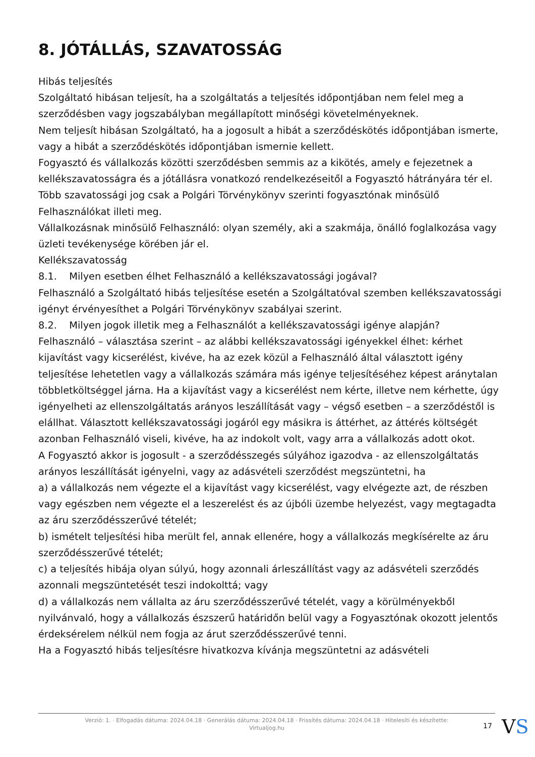8. JÓTÁLLÁS, SZAVATOSSÁG
Hibás teljesítés
Szolgáltató hibásan teljesít, ha a szolgáltatás a teljesítés időpontjában nem felel meg a szerződésben vagy jogszabályban megállapított minőségi követelményeknek.
Nem teljesít hibásan Szolgáltató, ha a jogosult a hibát a szerződéskötés időpontjában ismerte, vagy a hibát a szerződéskötés időpontjában ismernie kellett.
Fogyasztó és vállalkozás közötti szerződésben semmis az a kikötés, amely e fejezetnek a kellékszavatosságra és a jótállásra vonatkozó rendelkezéseitől a Fogyasztó hátrányára tér el.
Több szavatossági jog csak a Polgári Törvénykönyv szerinti fogyasztónak minősülő Felhasználókat illeti meg.
Vállalkozásnak minősülő Felhasználó: olyan személy, aki a szakmája, önálló foglalkozása vagy üzleti tevékenysége körében jár el.
Kellékszavatosság
8.1. Milyen esetben élhet Felhasználó a kellékszavatossági jogával?
Felhasználó a Szolgáltató hibás teljesítése esetén a Szolgáltatóval szemben kellékszavatossági igényt érvényesíthet a Polgári Törvénykönyv szabályai szerint.
8.2. Milyen jogok illetik meg a Felhasználót a kellékszavatossági igénye alapján?
Felhasználó – választása szerint – az alábbi kellékszavatossági igényekkel élhet: kérhet kijavítást vagy kicserélést, kivéve, ha az ezek közül a Felhasználó által választott igény teljesítése lehetetlen vagy a vállalkozás számára más igénye teljesítéséhez képest aránytalan többletköltséggel járna. Ha a kijavítást vagy a kicserélést nem kérte, illetve nem kérhette, úgy igényelheti az ellenszolgáltatás arányos leszállítását vagy – végső esetben – a szerződéstől is elállhat. Választott kellékszavatossági jogáról egy másikra is áttérhet, az áttérés költségét azonban Felhasználó viseli, kivéve, ha az indokolt volt, vagy arra a vállalkozás adott okot.
A Fogyasztó akkor is jogosult - a szerződésszegés súlyához igazodva - az ellenszolgáltatás arányos leszállítását igényelni, vagy az adásvételi szerződést megszüntetni, ha
a) a vállalkozás nem végezte el a kijavítást vagy kicserélést, vagy elvégezte azt, de részben vagy egészben nem végezte el a leszerelést és az újbóli üzembe helyezést, vagy megtagadta az áru szerződésszerűvé tételét;
b) ismételt teljesítési hiba merült fel, annak ellenére, hogy a vállalkozás megkísérelte az áru szerződésszerűvé tételét;
c) a teljesítés hibája olyan súlyú, hogy azonnali árleszállítást vagy az adásvételi szerződés azonnali megszüntetését teszi indokolttá; vagy
d) a vállalkozás nem vállalta az áru szerződésszerűvé tételét, vagy a körülményekből nyilvánvaló, hogy a vállalkozás észszerű határidőn belül vagy a Fogyasztónak okozott jelentős érdeksérelem nélkül nem fogja az árut szerződésszerűvé tenni.
Ha a Fogyasztó hibás teljesítésre hivatkozva kívánja megszüntetni az adásvételi
Verzió: 1. · Elfogadás dátuma: 2024.04.18 · Generálás dátuma: 2024.04.18 · Frissítés dátuma: 2024.04.18 · Hitelesíti és készítette:
Virtualjog.hu
17 VS